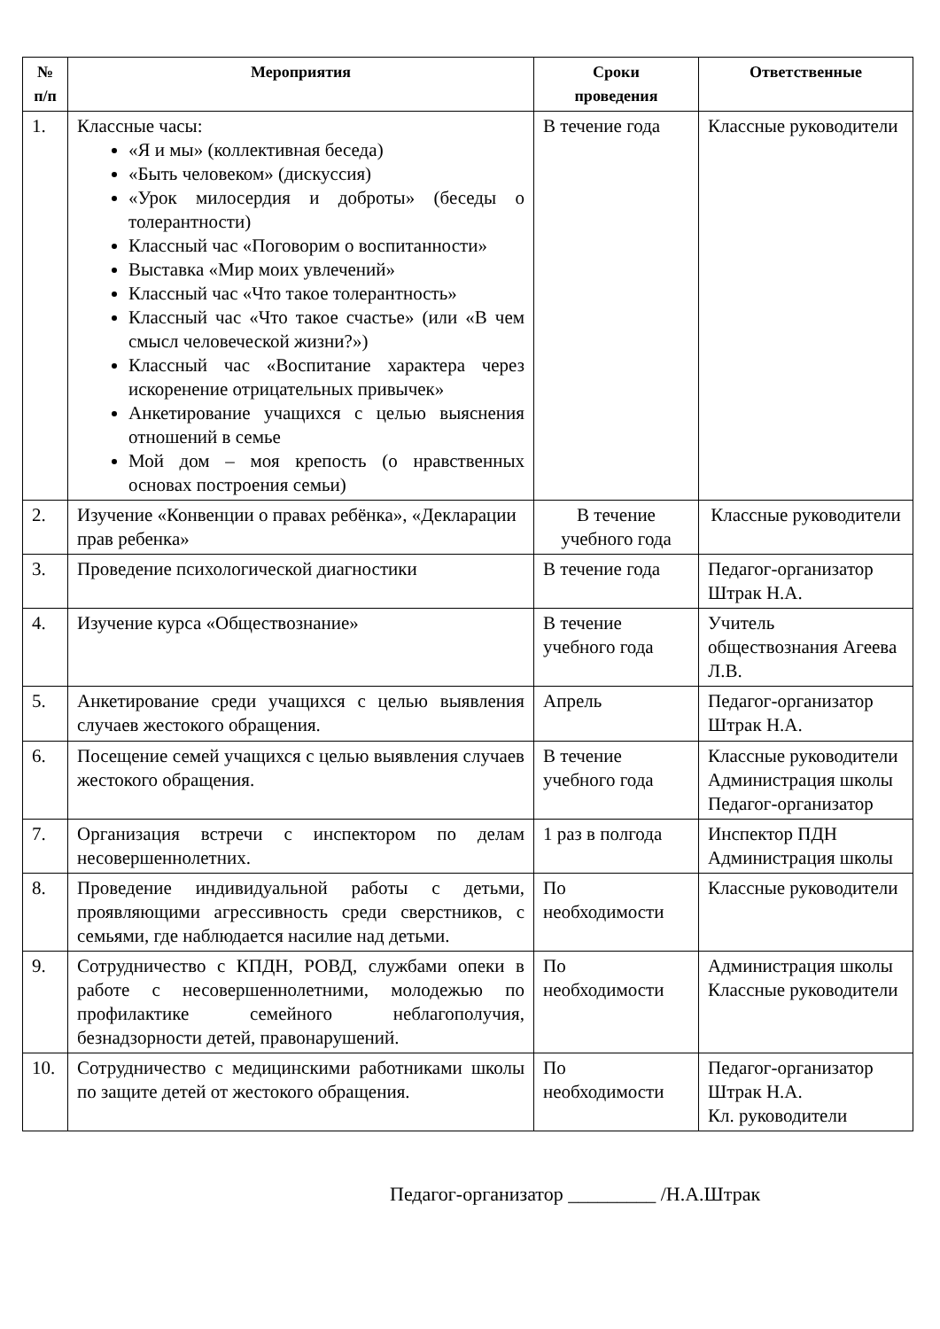| № п/п | Мероприятия | Сроки проведения | Ответственные |
| --- | --- | --- | --- |
| 1. | Классные часы: «Я и мы» (коллективная беседа) «Быть человеком» (дискуссия) «Урок милосердия и доброты» (беседы о толерантности) Классный час «Поговорим о воспитанности» Выставка «Мир моих увлечений» Классный час «Что такое толерантность» Классный час «Что такое счастье» (или «В чем смысл человеческой жизни?») Классный час «Воспитание характера через искоренение отрицательных привычек» Анкетирование учащихся с целью выяснения отношений в семье Мой дом – моя крепость (о нравственных основах построения семьи) | В течение года | Классные руководители |
| 2. | Изучение «Конвенции о правах ребёнка», «Декларации прав ребенка» | В течение учебного года | Классные руководители |
| 3. | Проведение психологической диагностики | В течение года | Педагог-организатор Штрак Н.А. |
| 4. | Изучение курса «Обществознание» | В течение учебного года | Учитель обществознания Агеева Л.В. |
| 5. | Анкетирование среди учащихся с целью выявления случаев жестокого обращения. | Апрель | Педагог-организатор Штрак Н.А. |
| 6. | Посещение семей учащихся с целью выявления случаев жестокого обращения. | В течение учебного года | Классные руководители Администрация школы Педагог-организатор |
| 7. | Организация встречи с инспектором по делам несовершеннолетних. | 1 раз в полгода | Инспектор ПДН Администрация школы |
| 8. | Проведение индивидуальной работы с детьми, проявляющими агрессивность среди сверстников, с семьями, где наблюдается насилие над детьми. | По необходимости | Классные руководители |
| 9. | Сотрудничество с КПДН, РОВД, службами опеки в работе с несовершеннолетними, молодежью по профилактике семейного неблагополучия, безнадзорности детей, правонарушений. | По необходимости | Администрация школы Классные руководители |
| 10. | Сотрудничество с медицинскими работниками школы по защите детей от жестокого обращения. | По необходимости | Педагог-организатор Штрак Н.А. Кл. руководители |
Педагог-организатор _________ /Н.А.Штрак